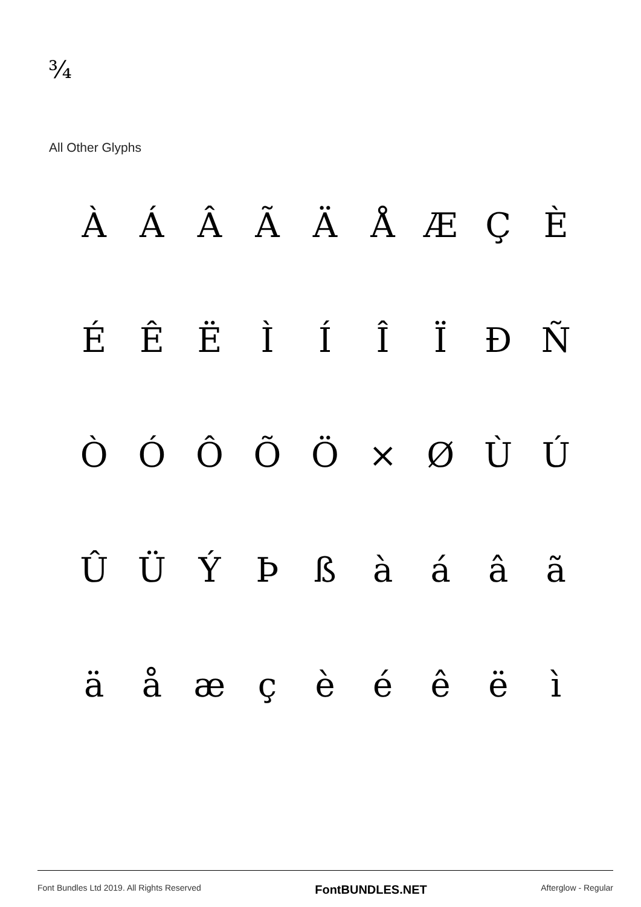¾
All Other Glyphs
À Á Â Ã Ä Å Æ Ç È
É Ê Ë Ì Í Î Ï Ð Ñ
Ò Ó Ô Õ Ö × Ø Ù Ú
Û Ü Ý Þ ß à á â ã
ä å æ ç è é ê ë ì
Font Bundles Ltd 2019. All Rights Reserved FontBUNDLES.NET Afterglow - Regular